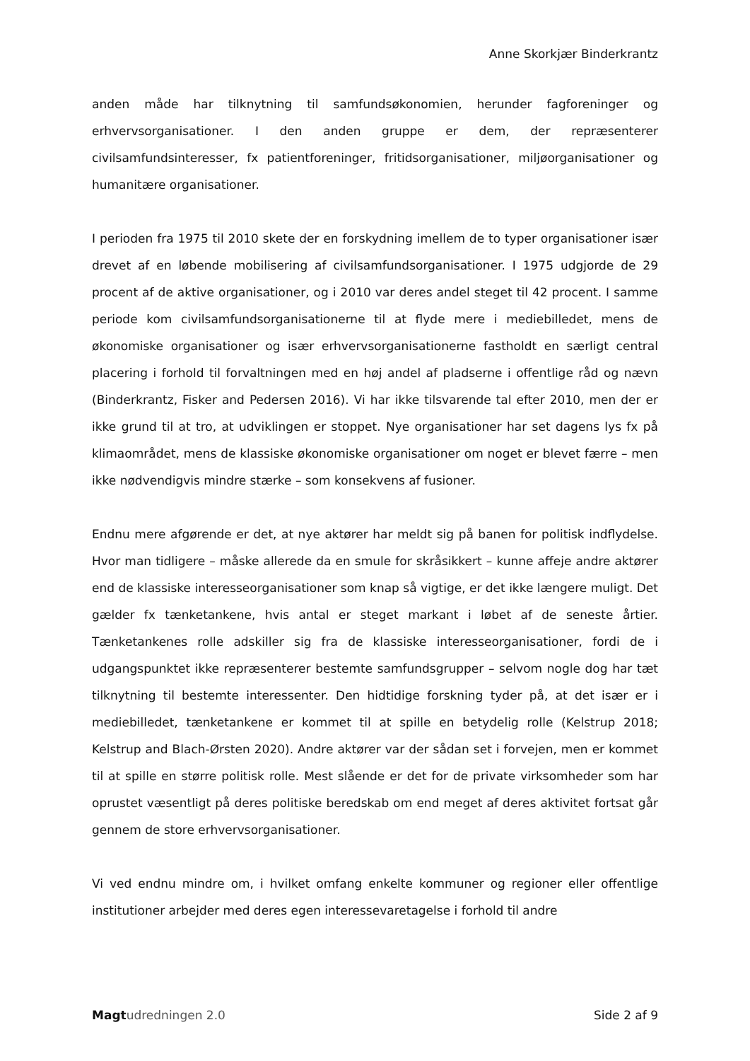Anne Skorkjær Binderkrantz
anden måde har tilknytning til samfundsøkonomien, herunder fagforeninger og erhvervsorganisationer. I den anden gruppe er dem, der repræsenterer civilsamfundsinteresser, fx patientforeninger, fritidsorganisationer, miljøorganisationer og humanitære organisationer.
I perioden fra 1975 til 2010 skete der en forskydning imellem de to typer organisationer især drevet af en løbende mobilisering af civilsamfundsorganisationer. I 1975 udgjorde de 29 procent af de aktive organisationer, og i 2010 var deres andel steget til 42 procent. I samme periode kom civilsamfundsorganisationerne til at flyde mere i mediebilledet, mens de økonomiske organisationer og især erhvervsorganisationerne fastholdt en særligt central placering i forhold til forvaltningen med en høj andel af pladserne i offentlige råd og nævn (Binderkrantz, Fisker and Pedersen 2016). Vi har ikke tilsvarende tal efter 2010, men der er ikke grund til at tro, at udviklingen er stoppet. Nye organisationer har set dagens lys fx på klimaområdet, mens de klassiske økonomiske organisationer om noget er blevet færre – men ikke nødvendigvis mindre stærke – som konsekvens af fusioner.
Endnu mere afgørende er det, at nye aktører har meldt sig på banen for politisk indflydelse. Hvor man tidligere – måske allerede da en smule for skråsikkert – kunne affeje andre aktører end de klassiske interesseorganisationer som knap så vigtige, er det ikke længere muligt. Det gælder fx tænketankene, hvis antal er steget markant i løbet af de seneste årtier. Tænketankenes rolle adskiller sig fra de klassiske interesseorganisationer, fordi de i udgangspunktet ikke repræsenterer bestemte samfundsgrupper – selvom nogle dog har tæt tilknytning til bestemte interessenter. Den hidtidige forskning tyder på, at det især er i mediebilledet, tænketankene er kommet til at spille en betydelig rolle (Kelstrup 2018; Kelstrup and Blach-Ørsten 2020). Andre aktører var der sådan set i forvejen, men er kommet til at spille en større politisk rolle. Mest slående er det for de private virksomheder som har oprustet væsentligt på deres politiske beredskab om end meget af deres aktivitet fortsat går gennem de store erhvervsorganisationer.
Vi ved endnu mindre om, i hvilket omfang enkelte kommuner og regioner eller offentlige institutioner arbejder med deres egen interessevaretagelse i forhold til andre
Magt udredningen 2.0 Side 2 af 9